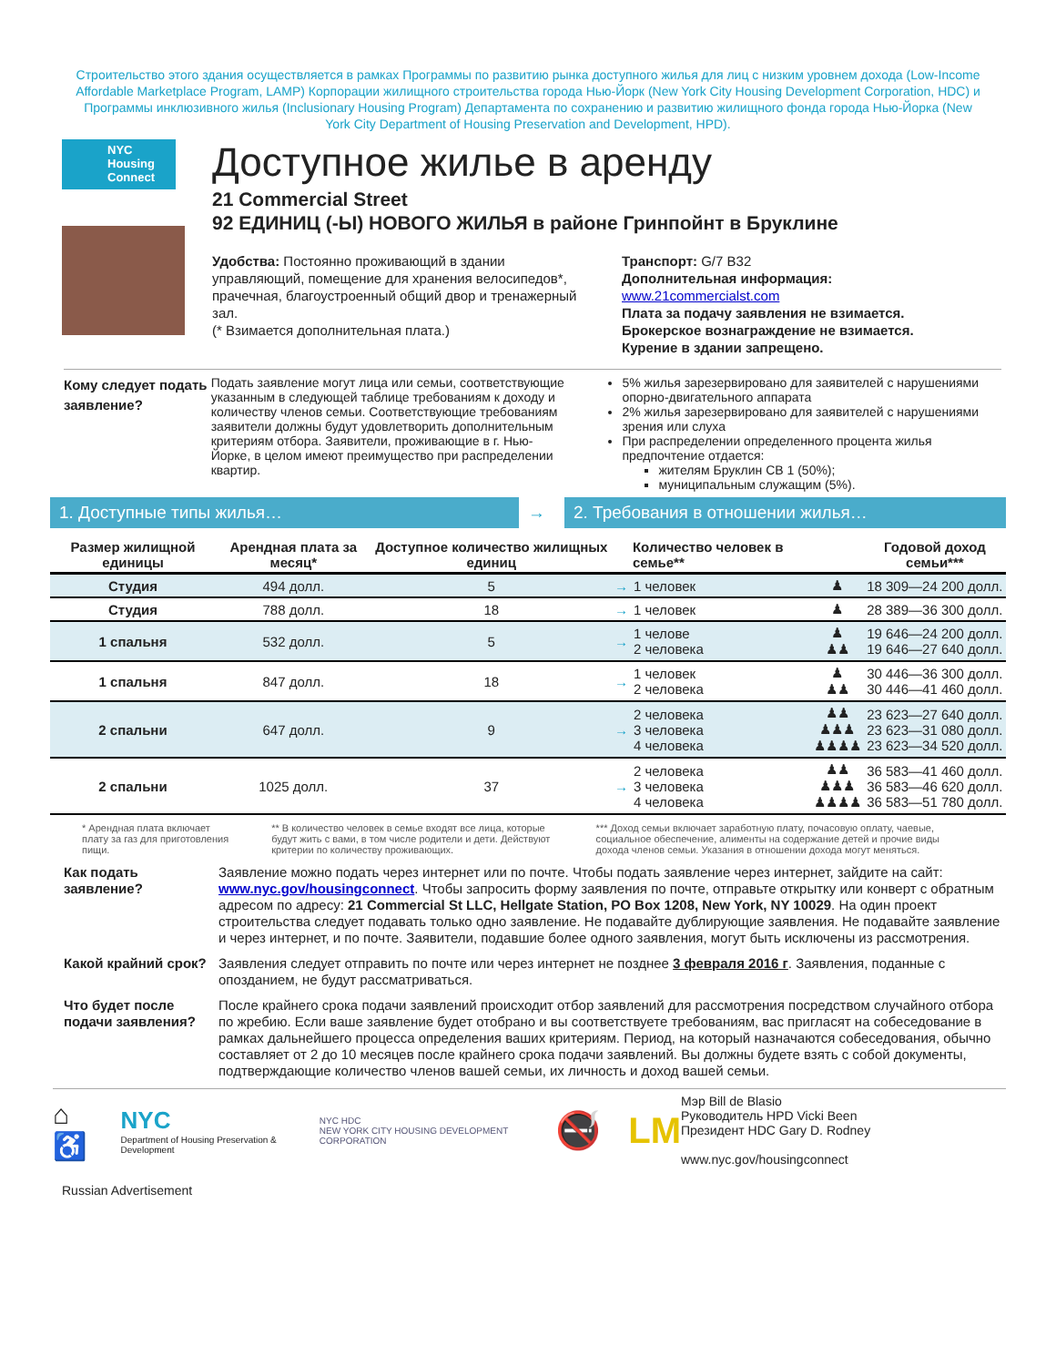Строительство этого здания осуществляется в рамках Программы по развитию рынка доступного жилья для лиц с низким уровнем дохода (Low-Income Affordable Marketplace Program, LAMP) Корпорации жилищного строительства города Нью-Йорк (New York City Housing Development Corporation, HDC) и Программы инклюзивного жилья (Inclusionary Housing Program) Департамента по сохранению и развитию жилищного фонда города Нью-Йорка (New York City Department of Housing Preservation and Development, HPD).
NYC Housing Connect
Доступное жилье в аренду
21 Commercial Street
92 ЕДИНИЦ (-Ы) НОВОГО ЖИЛЬЯ в районе Гринпойнт в Бруклине
Удобства: Постоянно проживающий в здании управляющий, помещение для хранения велосипедов*, прачечная, благоустроенный общий двор и тренажерный зал.
(* Взимается дополнительная плата.)
Транспорт: G/7 B32
Дополнительная информация:
www.21commercialst.com
Плата за подачу заявления не взимается.
Брокерское вознаграждение не взимается.
Курение в здании запрещено.
Кому следует подать заявление?
Подать заявление могут лица или семьи, соответствующие указанным в следующей таблице требованиям к доходу и количеству членов семьи. Соответствующие требованиям заявители должны будут удовлетворить дополнительным критериям отбора. Заявители, проживающие в г. Нью-Йорке, в целом имеют преимущество при распределении квартир.
5% жилья зарезервировано для заявителей с нарушениями опорно-двигательного аппарата
2% жилья зарезервировано для заявителей с нарушениями зрения или слуха
При распределении определенного процента жилья предпочтение отдается:
жителям Бруклин CB 1 (50%);
муниципальным служащим (5%).
1. Доступные типы жилья… → 2. Требования в отношении жилья…
| Размер жилищной единицы | Арендная плата за месяц* | Доступное количество жилищных единиц | | Количество человек в семье** | | Годовой доход семьи*** |
| --- | --- | --- | --- | --- | --- | --- |
| Студия | 494 долл. | 5 | → | 1 человек | ♟ | 18 309—24 200 долл. |
| Студия | 788 долл. | 18 | → | 1 человек | ♟ | 28 389—36 300 долл. |
| 1 спальня | 532 долл. | 5 | → | 1 челове 2 человека | ♟ ♟♟ | 19 646—24 200 долл. 19 646—27 640 долл. |
| 1 спальня | 847 долл. | 18 | → | 1 человек 2 человека | ♟ ♟♟ | 30 446—36 300 долл. 30 446—41 460 долл. |
| 2 спальни | 647 долл. | 9 | → | 2 человека 3 человека 4 человека | ♟♟ ♟♟♟ ♟♟♟♟ | 23 623—27 640 долл. 23 623—31 080 долл. 23 623—34 520 долл. |
| 2 спальни | 1025 долл. | 37 | → | 2 человека 3 человека 4 человека | ♟♟ ♟♟♟ ♟♟♟♟ | 36 583—41 460 долл. 36 583—46 620 долл. 36 583—51 780 долл. |
* Арендная плата включает плату за газ для приготовления пищи.
** В количество человек в семье входят все лица, которые будут жить с вами, в том числе родители и дети. Действуют критерии по количеству проживающих.
*** Доход семьи включает заработную плату, почасовую оплату, чаевые, социальное обеспечение, алименты на содержание детей и прочие виды дохода членов семьи. Указания в отношении дохода могут меняться.
Как подать заявление?
Заявление можно подать через интернет или по почте. Чтобы подать заявление через интернет, зайдите на сайт: www.nyc.gov/housingconnect. Чтобы запросить форму заявления по почте, отправьте открытку или конверт с обратным адресом по адресу: 21 Commercial St LLC, Hellgate Station, PO Box 1208, New York, NY 10029. На один проект строительства следует подавать только одно заявление. Не подавайте дублирующие заявления. Не подавайте заявление и через интернет, и по почте. Заявители, подавшие более одного заявления, могут быть исключены из рассмотрения.
Какой крайний срок?
Заявления следует отправить по почте или через интернет не позднее 3 февраля 2016 г. Заявления, поданные с опозданием, не будут рассматриваться.
Что будет после подачи заявления?
После крайнего срока подачи заявлений происходит отбор заявлений для рассмотрения посредством случайного отбора по жребию. Если ваше заявление будет отобрано и вы соответствуете требованиям, вас пригласят на собеседование в рамках дальнейшего процесса определения ваших критериям. Период, на который назначаются собеседования, обычно составляет от 2 до 10 месяцев после крайнего срока подачи заявлений. Вы должны будете взять с собой документы, подтверждающие количество членов вашей семьи, их личность и доход вашей семьи.
⌂♿ NYC
Department of Housing Preservation & Development NYC HDC
NEW YORK CITY HOUSING DEVELOPMENT CORPORATION 🚭 LM
Мэр Bill de Blasio
Руководитель HPD Vicki Been
Президент HDC Gary D. Rodney
www.nyc.gov/housingconnect
Russian Advertisement